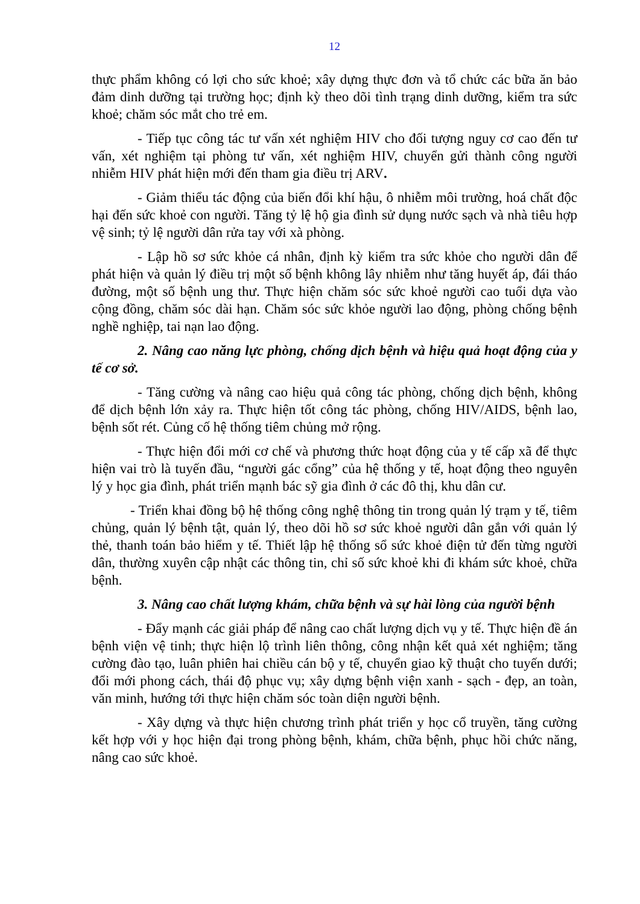12
thực phẩm không có lợi cho sức khoẻ; xây dựng thực đơn và tổ chức các bữa ăn bảo đảm dinh dưỡng tại trường học; định kỳ theo dõi tình trạng dinh dưỡng, kiểm tra sức khoẻ; chăm sóc mắt cho trẻ em.
- Tiếp tục công tác tư vấn xét nghiệm HIV cho đối tượng nguy cơ cao đến tư vấn, xét nghiệm tại phòng tư vấn, xét nghiệm HIV, chuyển gửi thành công người nhiễm HIV phát hiện mới đến tham gia điều trị ARV.
- Giảm thiểu tác động của biến đổi khí hậu, ô nhiễm môi trường, hoá chất độc hại đến sức khoẻ con người. Tăng tỷ lệ hộ gia đình sử dụng nước sạch và nhà tiêu hợp vệ sinh; tỷ lệ người dân rửa tay với xà phòng.
- Lập hồ sơ sức khỏe cá nhân, định kỳ kiểm tra sức khỏe cho người dân để phát hiện và quản lý điều trị một số bệnh không lây nhiễm như tăng huyết áp, đái tháo đường, một số bệnh ung thư. Thực hiện chăm sóc sức khoẻ người cao tuổi dựa vào cộng đồng, chăm sóc dài hạn. Chăm sóc sức khỏe người lao động, phòng chống bệnh nghề nghiệp, tai nạn lao động.
2. Nâng cao năng lực phòng, chống dịch bệnh và hiệu quả hoạt động của y tế cơ sở.
- Tăng cường và nâng cao hiệu quả công tác phòng, chống dịch bệnh, không để dịch bệnh lớn xảy ra. Thực hiện tốt công tác phòng, chống HIV/AIDS, bệnh lao, bệnh sốt rét. Củng cố hệ thống tiêm chủng mở rộng.
- Thực hiện đổi mới cơ chế và phương thức hoạt động của y tế cấp xã để thực hiện vai trò là tuyến đầu, “người gác cổng” của hệ thống y tế, hoạt động theo nguyên lý y học gia đình, phát triển mạnh bác sỹ gia đình ở các đô thị, khu dân cư.
- Triển khai đồng bộ hệ thống công nghệ thông tin trong quản lý trạm y tế, tiêm chủng, quản lý bệnh tật, quản lý, theo dõi hồ sơ sức khoẻ người dân gắn với quản lý thẻ, thanh toán bảo hiểm y tế. Thiết lập hệ thống sổ sức khoẻ điện tử đến từng người dân, thường xuyên cập nhật các thông tin, chỉ số sức khoẻ khi đi khám sức khoẻ, chữa bệnh.
3. Nâng cao chất lượng khám, chữa bệnh và sự hài lòng của người bệnh
- Đẩy mạnh các giải pháp để nâng cao chất lượng dịch vụ y tế. Thực hiện đề án bệnh viện vệ tinh; thực hiện lộ trình liên thông, công nhận kết quả xét nghiệm; tăng cường đào tạo, luân phiên hai chiều cán bộ y tế, chuyển giao kỹ thuật cho tuyến dưới; đổi mới phong cách, thái độ phục vụ; xây dựng bệnh viện xanh - sạch - đẹp, an toàn, văn minh, hướng tới thực hiện chăm sóc toàn diện người bệnh.
- Xây dựng và thực hiện chương trình phát triển y học cổ truyền, tăng cường kết hợp với y học hiện đại trong phòng bệnh, khám, chữa bệnh, phục hồi chức năng, nâng cao sức khoẻ.